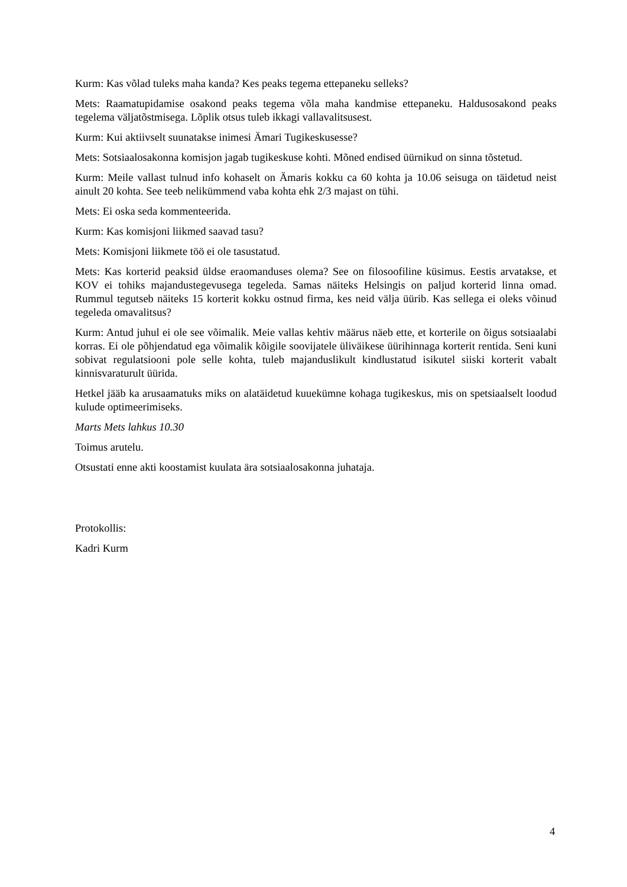Kurm: Kas võlad tuleks maha kanda? Kes peaks tegema ettepaneku selleks?
Mets: Raamatupidamise osakond peaks tegema võla maha kandmise ettepaneku. Haldusosakond peaks tegelema väljatõstmisega. Lõplik otsus tuleb ikkagi vallavalitsusest.
Kurm: Kui aktiivselt suunatakse inimesi Ämari Tugikeskusesse?
Mets: Sotsiaalosakonna komisjon jagab tugikeskuse kohti. Mõned endised üürnikud on sinna tõstetud.
Kurm: Meile vallast tulnud info kohaselt on Ämaris kokku ca 60 kohta ja 10.06 seisuga on täidetud neist ainult 20 kohta. See teeb nelikümmend vaba kohta ehk 2/3 majast on tühi.
Mets: Ei oska seda kommenteerida.
Kurm: Kas komisjoni liikmed saavad tasu?
Mets: Komisjoni liikmete töö ei ole tasustatud.
Mets: Kas korterid peaksid üldse eraomanduses olema? See on filosoofiline küsimus. Eestis arvatakse, et KOV ei tohiks majandustegevusega tegeleda. Samas näiteks Helsingis on paljud korterid linna omad. Rummul tegutseb näiteks 15 korterit kokku ostnud firma, kes neid välja üürib. Kas sellega ei oleks võinud tegeleda omavalitsus?
Kurm: Antud juhul ei ole see võimalik. Meie vallas kehtiv määrus näeb ette, et korterile on õigus sotsiaalabi korras. Ei ole põhjendatud ega võimalik kõigile soovijatele üliväikese üürihinnaga korterit rentida. Seni kuni sobivat regulatsiooni pole selle kohta, tuleb majanduslikult kindlustatud isikutel siiski korterit vabalt kinnisvaraturult üürida.
Hetkel jääb ka arusaamatuks miks on alatäidetud kuuekümne kohaga tugikeskus, mis on spetsiaalselt loodud kulude optimeerimiseks.
Marts Mets lahkus 10.30
Toimus arutelu.
Otsustati enne akti koostamist kuulata ära sotsiaalosakonna juhataja.
Protokollis:
Kadri Kurm
4